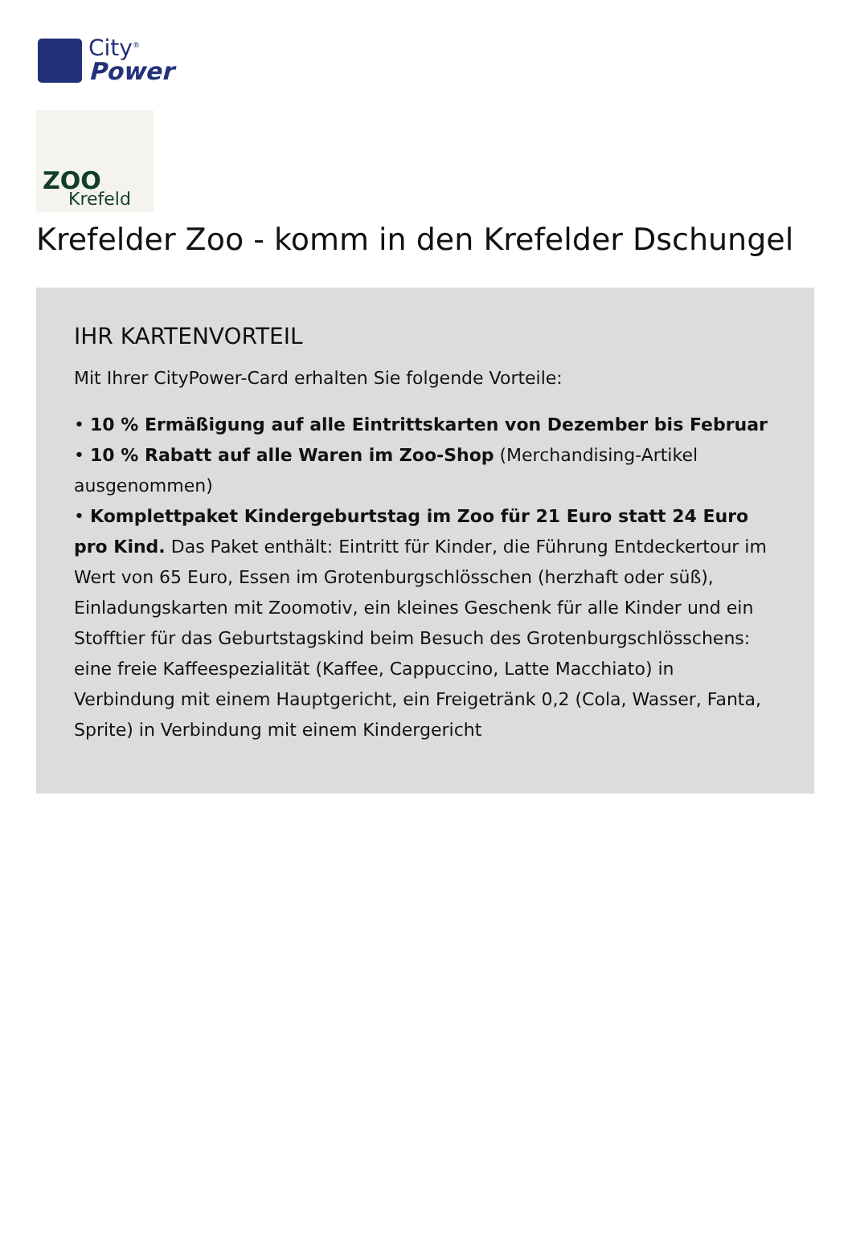City<sup>®</sup>
Power
ZOO
Krefeld
Krefelder Zoo - komm in den Krefelder Dschungel
IHR KARTENVORTEIL
Mit Ihrer CityPower-Card erhalten Sie folgende Vorteile:
• 10 % Ermäßigung auf alle Eintrittskarten von Dezember bis Februar
• 10 % Rabatt auf alle Waren im Zoo-Shop (Merchandising-Artikel ausgenommen)
• Komplettpaket Kindergeburtstag im Zoo für 21 Euro statt 24 Euro pro Kind. Das Paket enthält: Eintritt für Kinder, die Führung Entdeckertour im Wert von 65 Euro, Essen im Grotenburgschlösschen (herzhaft oder süß), Einladungskarten mit Zoomotiv, ein kleines Geschenk für alle Kinder und ein Stofftier für das Geburtstagskind beim Besuch des Grotenburgschlösschens: eine freie Kaffeespezialität (Kaffee, Cappuccino, Latte Macchiato) in Verbindung mit einem Hauptgericht, ein Freigetränk 0,2 (Cola, Wasser, Fanta, Sprite) in Verbindung mit einem Kindergericht